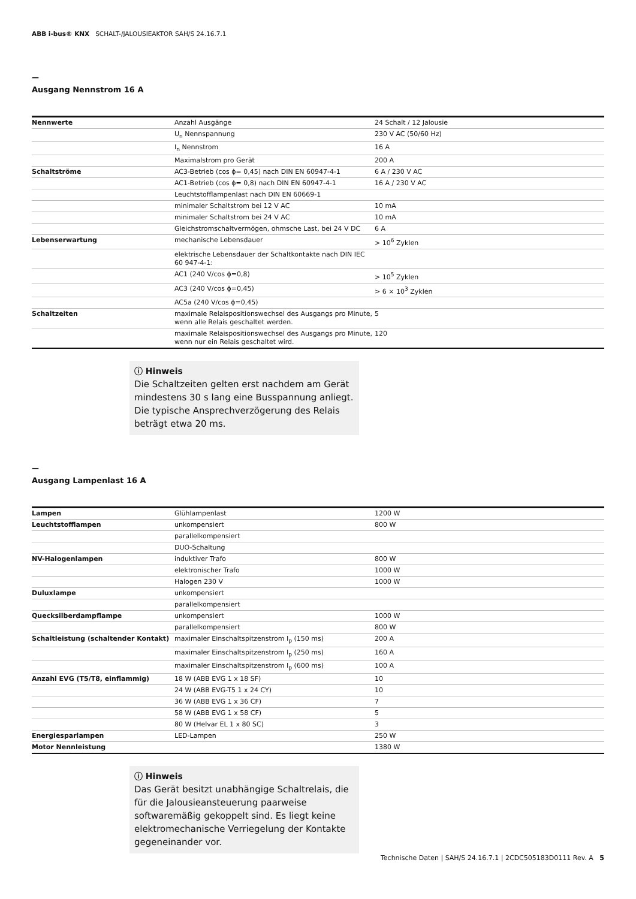ABB i-bus® KNX SCHALT-/JALOUSIEAKTOR SAH/S 24.16.7.1
—
Ausgang Nennstrom 16 A
| Nennwerte | Anzahl Ausgänge | 24 Schalt / 12 Jalousie |
| | U<sub>n</sub> Nennspannung | 230 V AC (50/60 Hz) |
| | I<sub>n</sub> Nennstrom | 16 A |
| | Maximalstrom pro Gerät | 200 A |
| Schaltströme | AC3-Betrieb (cos ϕ= 0,45) nach DIN EN 60947-4-1 | 6 A / 230 V AC |
| | AC1-Betrieb (cos ϕ= 0,8) nach DIN EN 60947-4-1 | 16 A / 230 V AC |
| | Leuchtstofflampenlast nach DIN EN 60669-1 | |
| | minimaler Schaltstrom bei 12 V AC | 10 mA |
| | minimaler Schaltstrom bei 24 V AC | 10 mA |
| | Gleichstromschaltvermögen, ohmsche Last, bei 24 V DC | 6 A |
| Lebenserwartung | mechanische Lebensdauer | > 10<sup>6</sup> Zyklen |
| | elektrische Lebensdauer der Schaltkontakte nach DIN IEC 60 947-4-1: | |
| | AC1 (240 V/cos ϕ=0,8) | > 10<sup>5</sup> Zyklen |
| | AC3 (240 V/cos ϕ=0,45) | > 6 × 10<sup>3</sup> Zyklen |
| | AC5a (240 V/cos ϕ=0,45) | |
| Schaltzeiten | maximale Relaispositionswechsel des Ausgangs pro Minute, wenn alle Relais geschaltet werden. | 5 |
| | maximale Relaispositionswechsel des Ausgangs pro Minute, wenn nur ein Relais geschaltet wird. | 120 |
ⓘ Hinweis
Die Schaltzeiten gelten erst nachdem am Gerät mindestens 30 s lang eine Busspannung anliegt. Die typische Ansprechverzögerung des Relais beträgt etwa 20 ms.
—
Ausgang Lampenlast 16 A
| Lampen | Glühlampenlast | 1200 W |
| Leuchtstofflampen | unkompensiert | 800 W |
| | parallelkompensiert | |
| | DUO-Schaltung | |
| NV-Halogenlampen | induktiver Trafo | 800 W |
| | elektronischer Trafo | 1000 W |
| | Halogen 230 V | 1000 W |
| Duluxlampe | unkompensiert | |
| | parallelkompensiert | |
| Quecksilberdampflampe | unkompensiert | 1000 W |
| | parallelkompensiert | 800 W |
| Schaltleistung (schaltender Kontakt) | maximaler Einschaltspitzenstrom I<sub>p</sub> (150 ms) | 200 A |
| | maximaler Einschaltspitzenstrom I<sub>p</sub> (250 ms) | 160 A |
| | maximaler Einschaltspitzenstrom I<sub>p</sub> (600 ms) | 100 A |
| Anzahl EVG (T5/T8, einflammig) | 18 W (ABB EVG 1 x 18 SF) | 10 |
| | 24 W (ABB EVG-T5 1 x 24 CY) | 10 |
| | 36 W (ABB EVG 1 x 36 CF) | 7 |
| | 58 W (ABB EVG 1 x 58 CF) | 5 |
| | 80 W (Helvar EL 1 x 80 SC) | 3 |
| Energiesparlampen | LED-Lampen | 250 W |
| Motor Nennleistung | | 1380 W |
ⓘ Hinweis
Das Gerät besitzt unabhängige Schaltrelais, die für die Jalousieansteuerung paarweise softwaremäßig gekoppelt sind. Es liegt keine elektromechanische Verriegelung der Kontakte gegeneinander vor.
Technische Daten | SAH/S 24.16.7.1 | 2CDC505183D0111 Rev. A 5